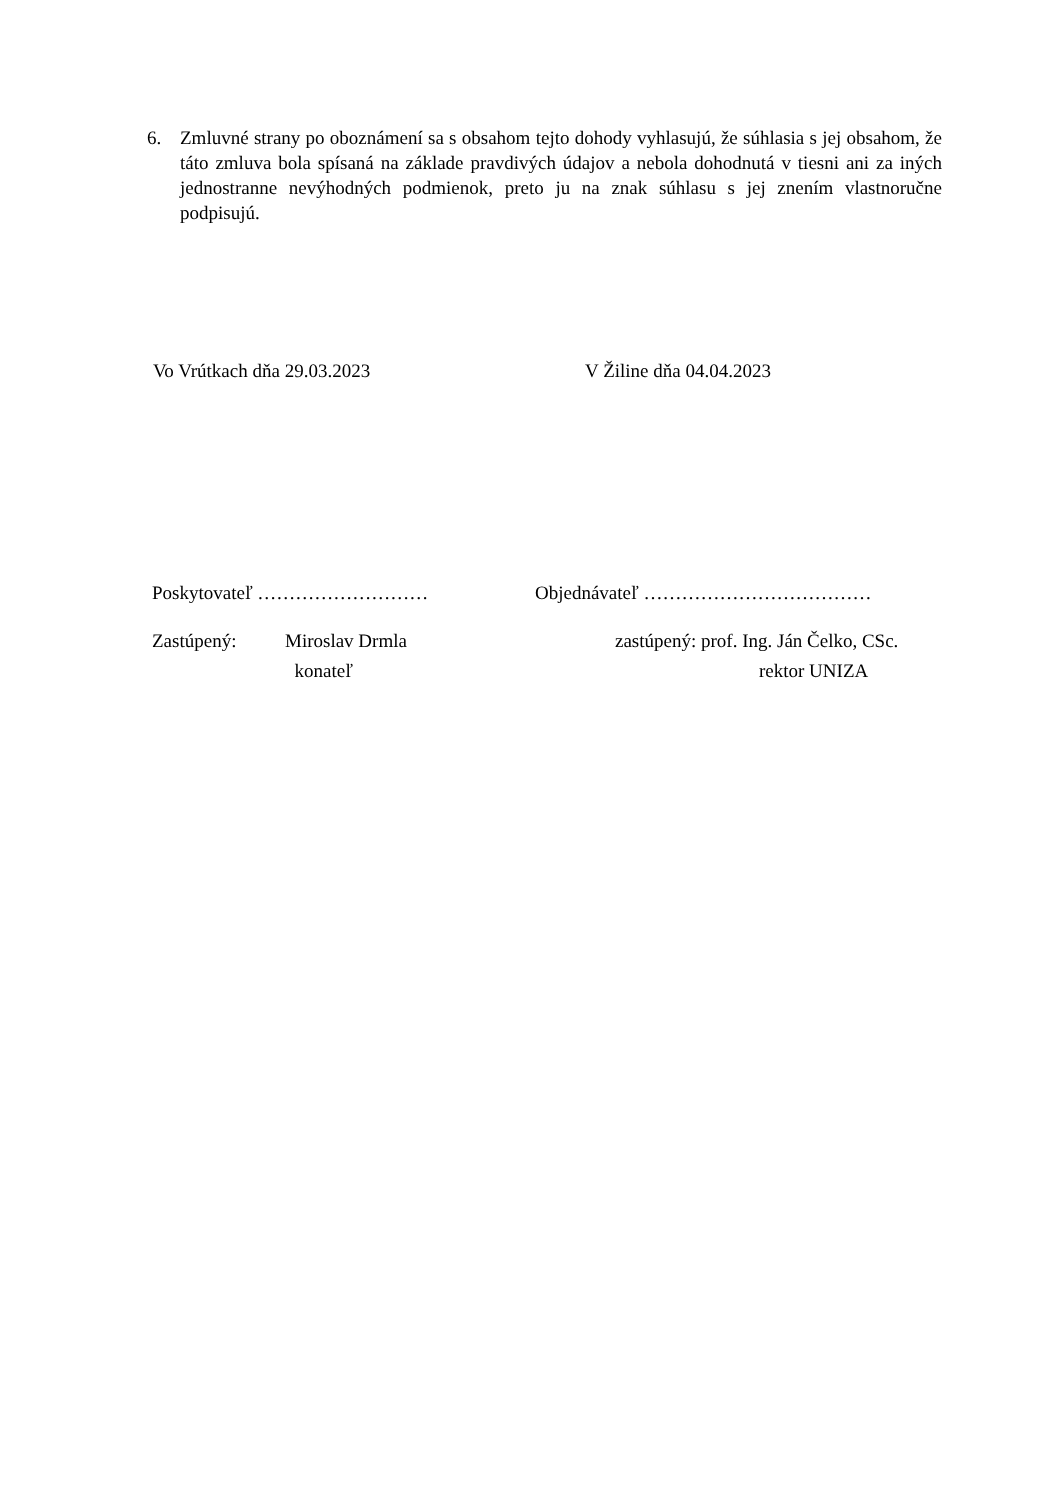6. Zmluvné strany po oboznámení sa s obsahom tejto dohody vyhlasujú, že súhlasia s jej obsahom, že táto zmluva bola spísaná na základe pravdivých údajov a nebola dohodnutá v tiesni ani za iných jednostranne nevýhodných podmienok, preto ju na znak súhlasu s jej znením vlastnoručne podpisujú.
Vo Vrútkach dňa 29.03.2023 V Žiline dňa 04.04.2023
Poskytovateľ ……………………… Objednávateľ ………………………………
Zastúpený: Miroslav Drmla
konateľ zastúpený: prof. Ing. Ján Čelko, CSc.
rektor UNIZA